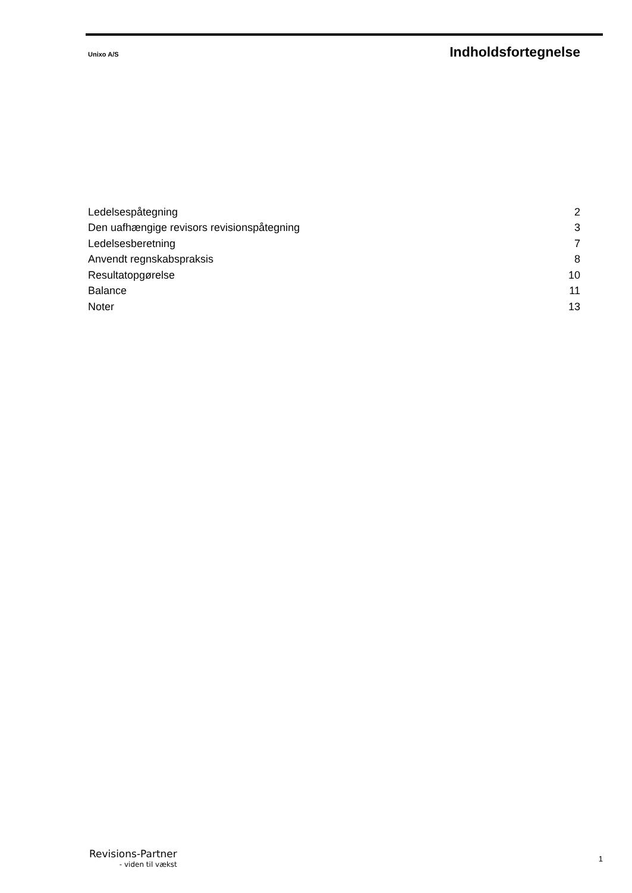Unixo A/S Indholdsfortegnelse
| Ledelsespåtegning | 2 |
| Den uafhængige revisors revisionspåtegning | 3 |
| Ledelsesberetning | 7 |
| Anvendt regnskabspraksis | 8 |
| Resultatopgørelse | 10 |
| Balance | 11 |
| Noter | 13 |
Revisions-Partner
- viden til vækst
1